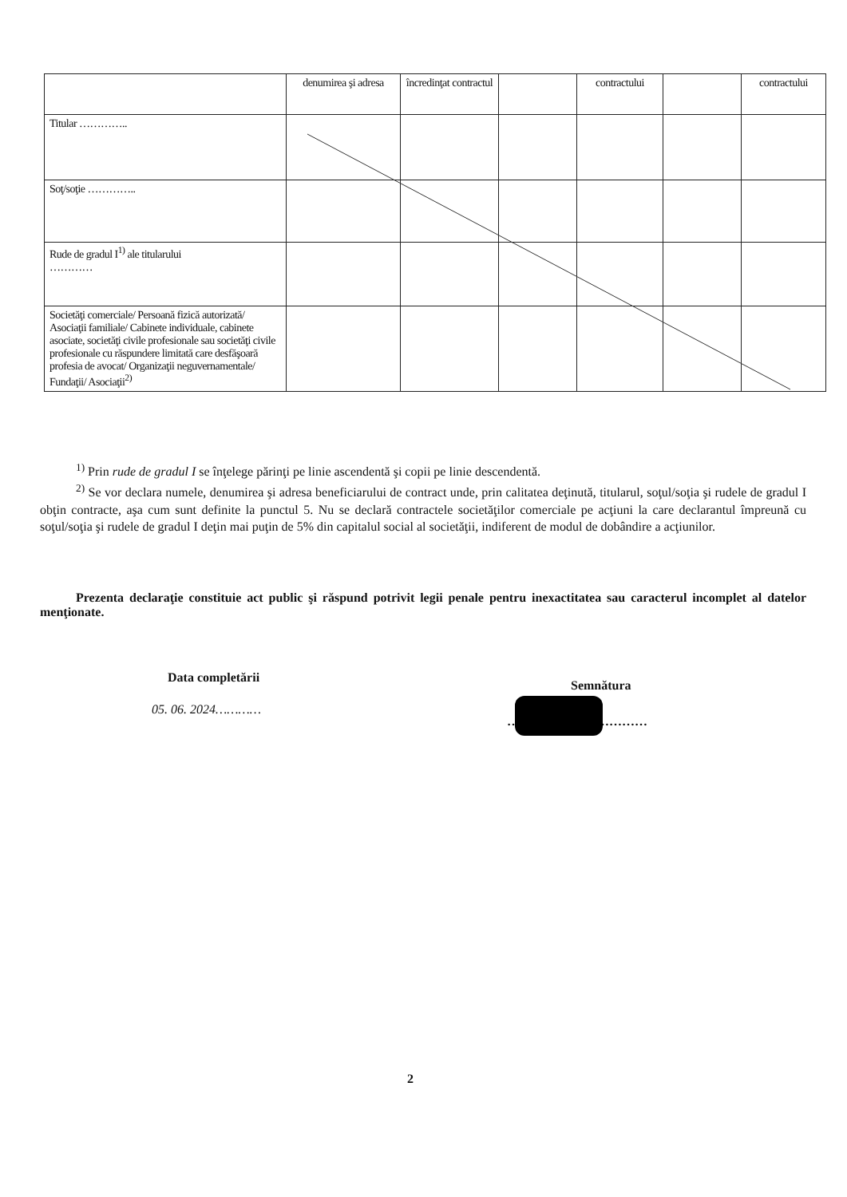| | denumirea şi adresa | încredinţat contractul | | contractului | | contractului |
| Titular ………….. | | | | | | |
| Soţ/soţie ………….. | | | | | | |
| Rude de gradul I<sup>1)</sup> ale titularului ………… | | | | | | |
| Societăţi comerciale/ Persoană fizică autorizată/ Asociaţii familiale/ Cabinete individuale, cabinete asociate, societăţi civile profesionale sau societăţi civile profesionale cu răspundere limitată care desfăşoară profesia de avocat/ Organizaţii neguvernamentale/ Fundaţii/ Asociaţii<sup>2)</sup> | | | | | | |
<sup>1)</sup> Prin rude de gradul I se înţelege părinţi pe linie ascendentă şi copii pe linie descendentă.
<sup>2)</sup> Se vor declara numele, denumirea şi adresa beneficiarului de contract unde, prin calitatea deţinută, titularul, soţul/soţia şi rudele de gradul I obţin contracte, aşa cum sunt definite la punctul 5. Nu se declară contractele societăţilor comerciale pe acţiuni la care declarantul împreună cu soţul/soţia şi rudele de gradul I deţin mai puţin de 5% din capitalul social al societăţii, indiferent de modul de dobândire a acţiunilor.
Prezenta declaraţie constituie act public şi răspund potrivit legii penale pentru inexactitatea sau caracterul incomplet al datelor menţionate.
Data completării
05. 06. 2024…………
Semnătura
……………………………
2